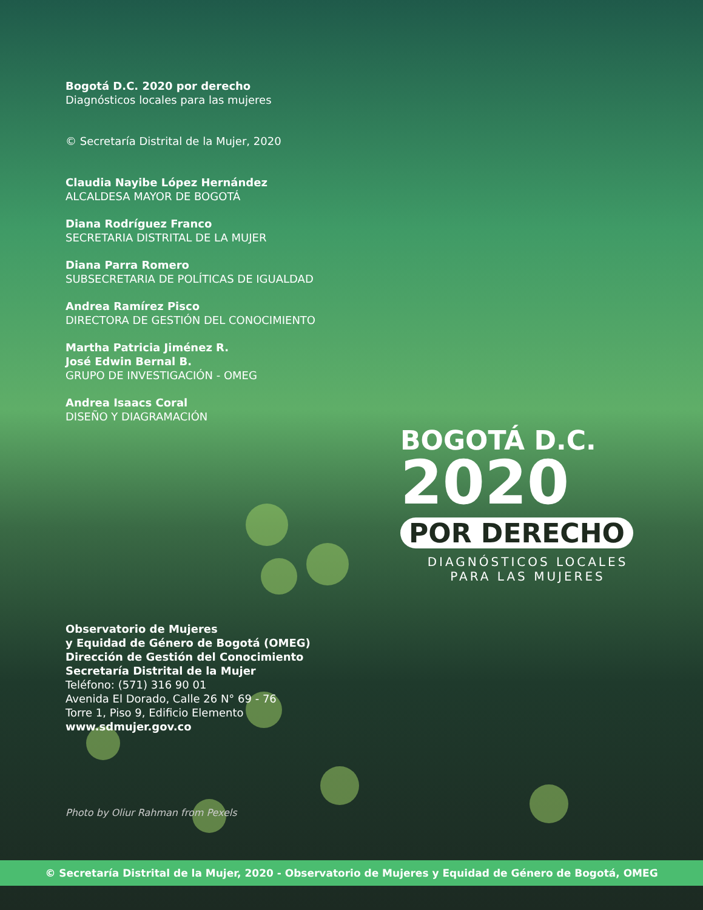Bogotá D.C. 2020 por derecho
Diagnósticos locales para las mujeres
© Secretaría Distrital de la Mujer, 2020
Claudia Nayibe López Hernández
ALCALDESA MAYOR DE BOGOTÁ
Diana Rodríguez Franco
SECRETARIA DISTRITAL DE LA MUJER
Diana Parra Romero
SUBSECRETARIA DE POLÍTICAS DE IGUALDAD
Andrea Ramírez Pisco
DIRECTORA DE GESTIÓN DEL CONOCIMIENTO
Martha Patricia Jiménez R.
José Edwin Bernal B.
GRUPO DE INVESTIGACIÓN - OMEG
Andrea Isaacs Coral
DISEÑO Y DIAGRAMACIÓN
BOGOTÁ D.C.
2020
POR DERECHO
DIAGNÓSTICOS LOCALES
PARA LAS MUJERES
Observatorio de Mujeres
y Equidad de Género de Bogotá (OMEG)
Dirección de Gestión del Conocimiento
Secretaría Distrital de la Mujer
Teléfono: (571) 316 90 01
Avenida El Dorado, Calle 26 N° 69 - 76
Torre 1, Piso 9, Edificio Elemento
www.sdmujer.gov.co
Photo by Oliur Rahman from Pexels
© Secretaría Distrital de la Mujer, 2020 - Observatorio de Mujeres y Equidad de Género de Bogotá, OMEG